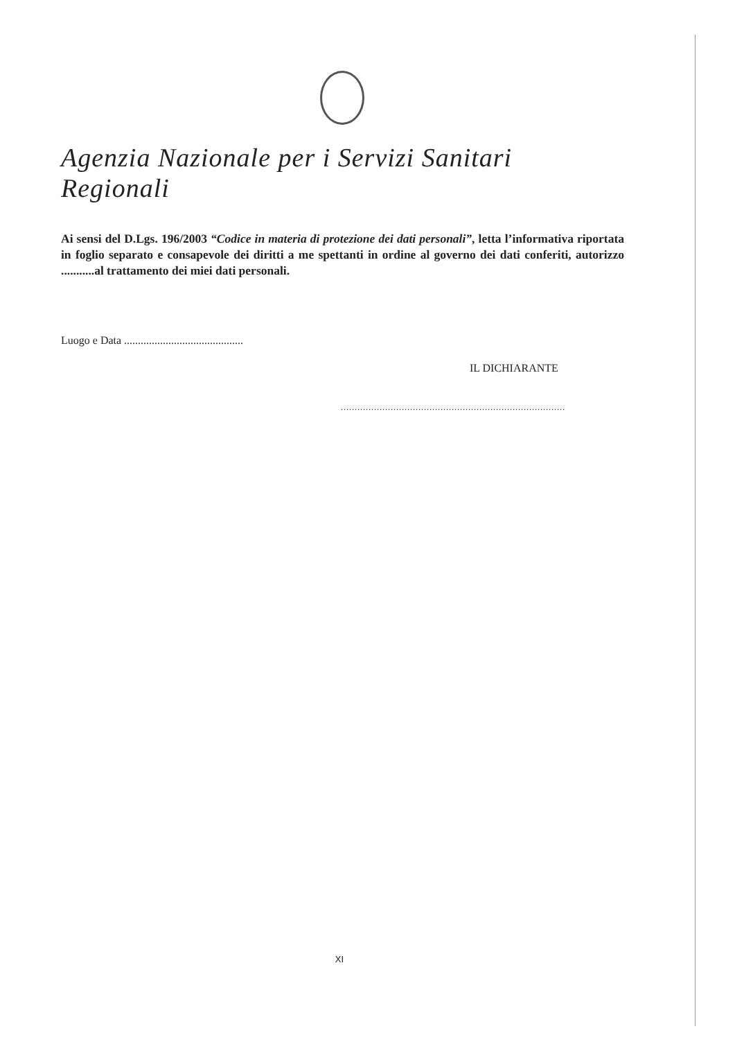Agenzia Nazionale per i Servizi Sanitari Regionali
Ai sensi del D.Lgs. 196/2003 “Codice in materia di protezione dei dati personali”, letta l’informativa riportata in foglio separato e consapevole dei diritti a me spettanti in ordine al governo dei dati conferiti, autorizzo ...........al trattamento dei miei dati personali.
Luogo e Data ...........................................
IL DICHIARANTE
.................................................................................
XI